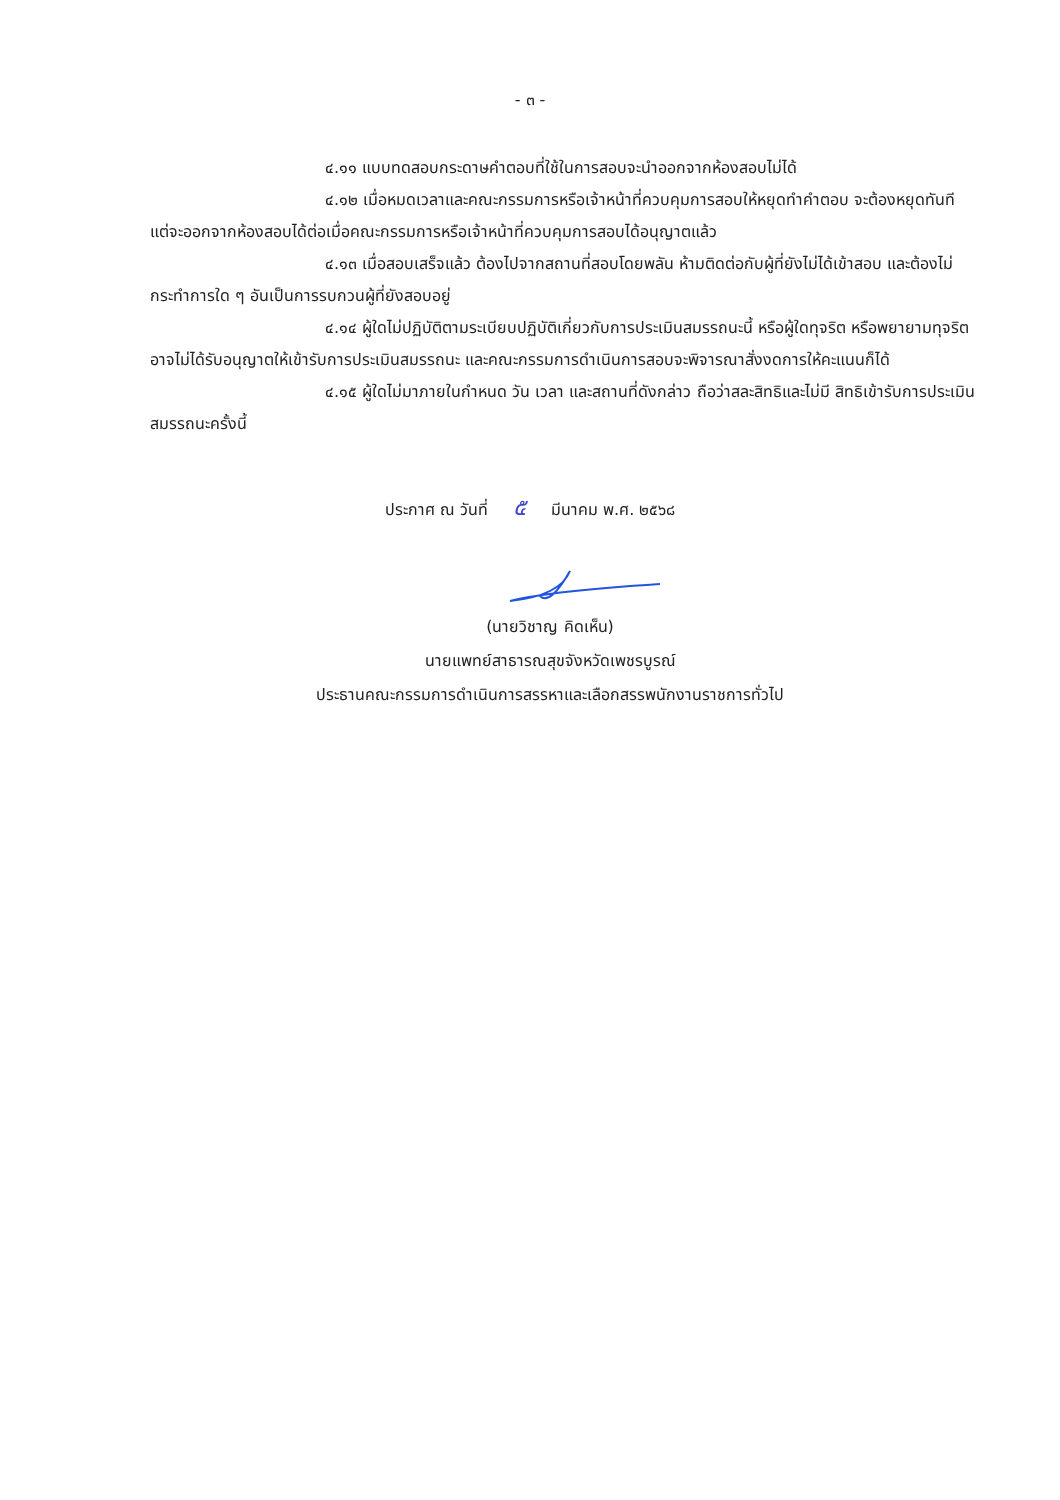- ๓ -
๔.๑๑ แบบทดสอบกระดาษคำตอบที่ใช้ในการสอบจะนำออกจากห้องสอบไม่ได้
๔.๑๒ เมื่อหมดเวลาและคณะกรรมการหรือเจ้าหน้าที่ควบคุมการสอบให้หยุดทำคำตอบ จะต้องหยุดทันที แต่จะออกจากห้องสอบได้ต่อเมื่อคณะกรรมการหรือเจ้าหน้าที่ควบคุมการสอบได้อนุญาตแล้ว
๔.๑๓ เมื่อสอบเสร็จแล้ว ต้องไปจากสถานที่สอบโดยพลัน ห้ามติดต่อกับผู้ที่ยังไม่ได้เข้าสอบ และต้องไม่กระทำการใด ๆ อันเป็นการรบกวนผู้ที่ยังสอบอยู่
๔.๑๔ ผู้ใดไม่ปฏิบัติตามระเบียบปฏิบัติเกี่ยวกับการประเมินสมรรถนะนี้ หรือผู้ใดทุจริต หรือพยายามทุจริตอาจไม่ได้รับอนุญาตให้เข้ารับการประเมินสมรรถนะ และคณะกรรมการดำเนินการสอบจะพิจารณาสั่งงดการให้คะแนนก็ได้
๔.๑๕ ผู้ใดไม่มาภายในกำหนด วัน เวลา และสถานที่ดังกล่าว ถือว่าสละสิทธิและไม่มี สิทธิเข้ารับการประเมินสมรรถนะครั้งนี้
ประกาศ ณ วันที่ ๕ มีนาคม พ.ศ. ๒๕๖๘
(นายวิชาญ คิดเห็น)
นายแพทย์สาธารณสุขจังหวัดเพชรบูรณ์
ประธานคณะกรรมการดำเนินการสรรหาและเลือกสรรพนักงานราชการทั่วไป